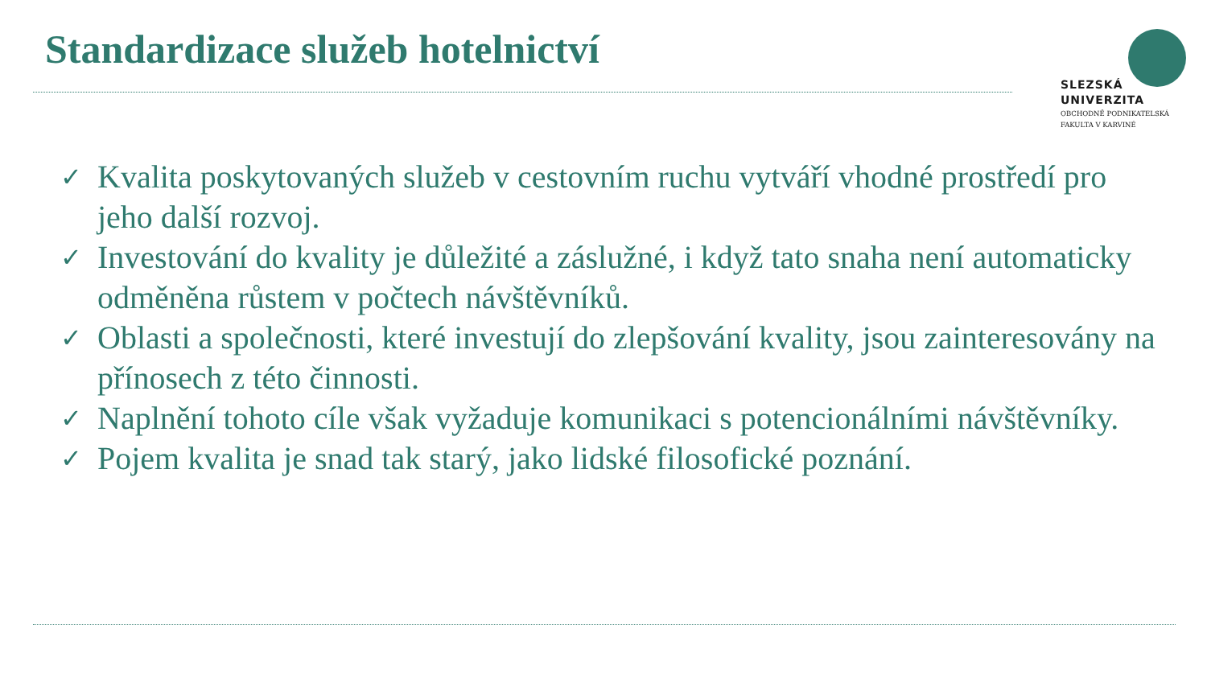Standardizace služeb hotelnictví
SLEZSKÁ
UNIVERZITA
OBCHODNĚ PODNIKATELSKÁ
FAKULTA V KARVINÉ
✓ Kvalita poskytovaných služeb v cestovním ruchu vytváří vhodné prostředí pro jeho další rozvoj.
✓ Investování do kvality je důležité a záslužné, i když tato snaha není automaticky odměněna růstem v počtech návštěvníků.
✓ Oblasti a společnosti, které investují do zlepšování kvality, jsou zainteresovány na přínosech z této činnosti.
✓ Naplnění tohoto cíle však vyžaduje komunikaci s potencionálními návštěvníky.
✓ Pojem kvalita je snad tak starý, jako lidské filosofické poznání.